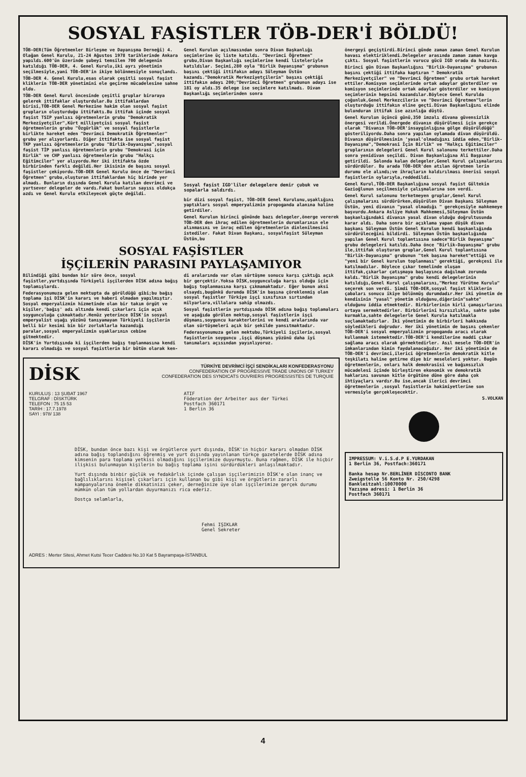SOSYAL FAŞİSTLER TÖB-DER'İ BÖLDÜ!
TÖB-DER(Tüm Öğretmenler Birleşme ve Dayanışma Derneği) 4. Olağan Genel Kurulu, 21-24 Ağustos 1978 tarihlerinde Ankara yapıldı.600'ün üzerinde şubeyi temsilen 700 delegenin katıldığı TÖB-DER, 4. Genel Kurulu,iki ayrı yönetimin seçilmesiyle,yani TÖB-DER'in ikiye bölünmesiyle sonuçlandı.
TÖB-DER 4. Genel Kurulu,esas olarak çeşitli sosyal faşist kliklerin TÖB-DER yönetimini ele geçirme mücadelesine sahne oldu.
TÖB-DER Genel Kurul öncesinde çeşitli gruplar biraraya gelerek ittifaklar oluşturdular.Bu ittifaklardan birisi,TÖB-DER Genel Merkezine hakim olan sosyal faşist grupların oluşturduğu ittifaktı.Bu ittifak içinde sosyal faşist TSIP yanlısı öğretmenlerin grubu "Demokratik Merkeziyetçiler",Kürt milliyetçisi sosyal faşist öğretmenlerin grubu "Özgürlük" ve sosyal faşistlerle birlikte hareket eden "Devrimci Demokratik Öğretmenler" grubu yer alıyorlardı. Diğer ittifakta ise sosyal faşist TKP yanlısı öğretmenlerin grubu "Birlik-Dayanışma",sosyal faşist TİP yanlısı öğretmenlerin grubu "Demokrasi için Birlik" ve CHP yanlısı öğretmenlerin grubu "Halkçı Eğitimciler" yer alıyordu.Her iki ittifakta özde birbirinden farklı değildi.Her ikisinin de başını sosyal faşistler çekiyordu.TÖB-DER Genel Kurulu önce de "Devrimci Öğretmen" grubu,oluşturan ittifaklardan hiç birinde yer almadı. Bunların dışında Genel Kurula katılan devrimci ve yurtsever delegeler de vardı.Fakat bunların sayısı oldukça azdı ve Genel Kurulu etkileyecek güçte değildi.
Genel Kurulun açılmasından sonra Divan Başkanlığı seçimlerine üç liste katıldı. "Devrimci Öğretmen" grubu,Divan Başkanlığı seçimlerine kendi listeleriyle katıldılar. Seçimi,280 oyla "Birlik Dayanışma" grubunun başını çektiği ittifakın adayı Süleyman Üstün kazandı."Demokratik Merkeziyetçilerin" başını çektiği ittifakın adayı 200;"Devrimci Öğretmen" grubunun adayı ise 181 oy aldı.35 delege ise seçimlere katılmadı. Divan Başkanlığı seçimlerinden sonra
Sosyal faşist IGD'liler delegelere demir çubuk ve sopalarla saldırdı.
bir dizi sosyal faşist, TÖB-DER Genel Kurulunu,uşaklığını yaptıkları sosyal emperyalizmin propoganda alanına haline getirdiler.
Genel Kurulun birinci gününde bazı delegeler,önerge vererek TÖB-DER den ihraç edilen öğretmenlerin durumlarının ele alınmasını ve inraç edilen öğretmenlerin dinlenilmesini istediler. Fakat Divan Başkanı, sosyalfaşist Süleyman Üstün,bu
SOSYAL FAŞİSTLER
İŞÇİLERİN PARASINI PAYLAŞAMIYOR
Bilindiği gibi bundan bir süre önce, sosyal faşistler,yurtdışında Türkiyeli işçilerden DİSK adına bağış toplamışlardı.
Federasyonumuza gelen mektupta da görüldüğü gibi;bu bağış toplama işi DİSK'in kararı ve haberi olmadan yapılmıştır. Sosyal emperyalizmin hizmetinde olan bir takım örgüt ve kişiler,'bağış' adı altında kendi çıkarları için açık soygunculuğa çıkmaktadır.Henüz yeterince DİSK'in sosyal emperyalist uşağı yüzünü tanıyamayan Türkiyeli işçilerin belli bir kesimi bin bir zorluklarla kazandığı paralar,sosyal emperyalizmin uşaklarının cebine gitmektedir.
DİSK'in Yurtdışında ki işçilerden bağış toplanmasına kendi kararı olmadığı ve sosyal faşistlerin bir bütün olarak ken-
di aralarında var olan sürtüşme sonucu karşı çıktığı açık bir gerçektir.Yoksa DİSK,soygunculuğa karşı olduğu için bağış toplanmasına karşı çıkmamaktadır. Eğer bunun aksi olsaydı,bugünkü durumda DİSK'in başına çöreklenmiş olan sosyal faşistler Türkiye işçi sınıfının sırtından milyarlara,villalara sahip olmazdı.
Sosyal faşistlerin yurtdışında DİSK adına bağış toplamaları ve aşağıda görülen mektup,sosyal faşistlerin işçi düşmanı,soyguncu karakterlerini ve kendi aralarında var olan sürtüşmeleri açık bir şekilde yansıtmaktadır.
Federasyonumuza gelen mektubu,Türkiyeli işçilerin,sosyal faşistlerin soyguncu ,işçi düşmanı yüzünü daha iyi tanımaları açısından yayınlıyoruz.
DİSK
TÜRKİYE DEVRİMCİ İŞÇİ SENDİKALARI KONFEDERASYONU
CONFEDERATION OF PROGRESSIVE TRADE UNIONS OF TURKEY
CONFEDERATION DES SYNDICATS OUVRIERS PROGRESSISTES DE TURQUIE
KURULUŞ : 13 ŞUBAT 1967
TELGRAF : DİSKTÜRK
TELEFON : 75 15 53
TARİH : 17.7.1978
SAYI : 978/ 138
ATIF
Föderation der Arbeiter aus der Türkei
Postfach 360171
1 Berlin 36
DİSK, bundan önce bazı kişi ve örgütlerce yurt dışında, DİSK'in hiçbir kararı olmadan DİSK adına bağış toplandığını öğrenmiş ve yurt dışında yayınlanan türkçe gazetelerde DİSK adına kimsenin para toplama yetkisi olmadığını işçilerimize duyurmuştu. Buna rağmen, DİSK ile hiçbir ilişkisi bulunmayan kişilerin bu bağış toplama işini sürdürdükleri anlaşılmaktadır.
Yurt dışında binbir güçlük ve fedakârlık içinde çalışan işçilerimizin DİSK'e olan inanç ve bağlılıklarını kişisel çıkarları için kullanan bu gibi kişi ve örgütlerin zararlı kampanyalarına önemle dikkatinizi çeker, derneğinize üye olan işçilerimize gerçek durumu mümkün olan tüm yollardan duyurmanızı rica ederiz.
Dostça selamlarla,
Fehmi IŞIKLAR
Genel Sekreter
ADRES : Merter Sitesi, Ahmet Kutsi Tecer Caddesi No.10 Kat 5 Bayrampaşa-İSTANBUL
önergeyi geçiştirdi.Birinci günde zaman zaman Genel Kurulun havası elektiriklendi.Delegeler arasında zaman zaman kavga çıktı. Sosyal faşistlerin vurucu gücü IGD orada da hazırdı.
Birinci gün Divan Başkanlığını "Birlik-Dayanışma" grubunun başını çektiği ittifaka kaptıran " Demokratik Merkeziyetçiler" ve "Devrimci Öğretmen" grubu ortak hareket ettiler.Komisyon seçimlerinde ortak adaylar gösterdiler ve komisyon seçimlerinde ortak adaylar gösterdiler ve komisyon seçimlerinin hepsini kazandılar.Böylece Genel Kurulda çoğunluk,Genel Merkezcilerin ve "Devrimci Öğretmen"lerin oluşturduğu ittifakın eline geçti.Divan Başkanlığını elinde bulunduran ittifak ise azınlığa düştü.
Genel Kurulun üçüncü günü,350 imzalı divana güvensizlik önergesi verildi.Önergede divanın düşürülmesi için gerekçe olarak "Divanın TÖB-DER'insayginlığına gölge düşürüldüğü" gösteriliyordu.Daha sonra yapılan oylamada divan düşürüldü. Divanın düşürülmesinin 'yasal'olmadığını iddia eden,"Birlik-Dayanışma","Demokrasi İçin Birlik" ve "Halkçı Eğitimciler" gruplarının delegeleri Genel Kurul salonunu terkettiler.Daha sonra yenidivan seçildi. Divan Başkanlığına Ali Başpınar getirildi. Salonda kalan delegeler,Genel Kurul çalışmalarını sürdürdüler. Bu arada TÖB-DER'den atılan öğretmen lerin durumu ele alındı;ve ihraçların kaldırılması önerisi sosyal faşistlerin oylarıyla,reddedildi.
Genel Kurul,TÖB-DER Başkanlığına sosyal faşist Gültekin Gazioğlunun seçilmesiyle çalışmalarına son verdi.
Genel Kurul salonunu terketmeyen gruplar,Genel Kurul çalışmalarını sürdürürken,düşürülen Divan Başkanı Süleyman Üstün, yeni divanın "yasal olmadığı " gerekçesiyle mahkemeye başvurdu.Ankara Asliye Hukuk Mahkemesi,Süleyman Üstün başkanlığındaki divanın yasal divan olduğu doğrultusunda karar aldı. Daha sonra bir açıklama yapan düşük divan başkanı Süleyman Üstün Genel Kurulun kendi başkanlığında sürdürüleceğini bildirdi. Süleyman Üstün başkanlığında yapılan Genel Kurul toplantısına sadece"Birlik Dayanışma" grubu delegeleri katıldı.Daha önce "Birlik-Dayanışma" grubu ile,ittifak oluşturan gruplar,Genel Kurul toplantısına "Birlik-Dayanışma" grubunun "tek başına hareket"ettiği ve "yeni bir Genel kurulun toplanması" gerektiği, gerekçesi ile katılmadılar. Böylece çıkar temelinde oluşan ittifak,çıkarlar çatışmaya başlayınca dağılmak zorunda kaldı."Birlik Dayanışma" grubu kendi delegelerinin katıldığı,Genel Kurul çalışmalarını,"Merkez Yürütme Kurulu" seçerek son verdi. Şimdi TÖB-DER,sosyal faşist kliklerin çabaları sonucu ikiye bölünmüş durumdadır.Her iki yönetim de kendisinin "yasal" yönetim olduğunu,diğerinin"sahte" olduğunu iddia etmektedir. Birbirlerinin kirli çamaşırlarını ortaya sermektedirler. Birbirlerini hırsızlıkla, sahte şube kurmakla,sahte delegelerle Genel Kurula katılmakla suçlamaktadırlar. İki yönetimin de birbirleri hakkında söyledikleri doğrudur. Her iki yönetimin de başını çekenler TÖB-DER'i sosyal emperyalizmin propoganda aracı olarak kullanmak istemektedir.TÖB-DER'i kendilerine maddi çıkar sağlama aracı olarak görmektedirler. Asıl mesele TÖB-DER'in imkanlarından kimin faydalanacağıdır. Her iki yönetimin de TÖB-DER'i devrimci,ilerici öğretmenlerin demokratik kitle teşkilatı haline getirme diye bir meseleleri yoktur. Bugün öğretmenlerin, onları halk demokrasisi ve bağımsızlık mücadelesi içinde birleştiren ekonomik ve demokratik haklarını savunan kitle örgütüne düne göre daha çok ihtiyaçları vardır.Bu ise,ancak ilerici devrimci öğretmenlerin ,sosyal faşistlerin hakimiyetlerine son vermesiyle gerçekleşecektir.
S.VOLKAN
IMPRESSUM: V.i.S.d.P E.YURDAKAN
1 Berlin 36, Postfach:360171
Banka hesap Nr.BERLİNER DİSCONTO BANK
Zweigstelle 56 Konto Nr. 250/4298
Bankleitzahl:10070000
Yazışma adresi: 1 Berlin 36
Postfach 360171
4